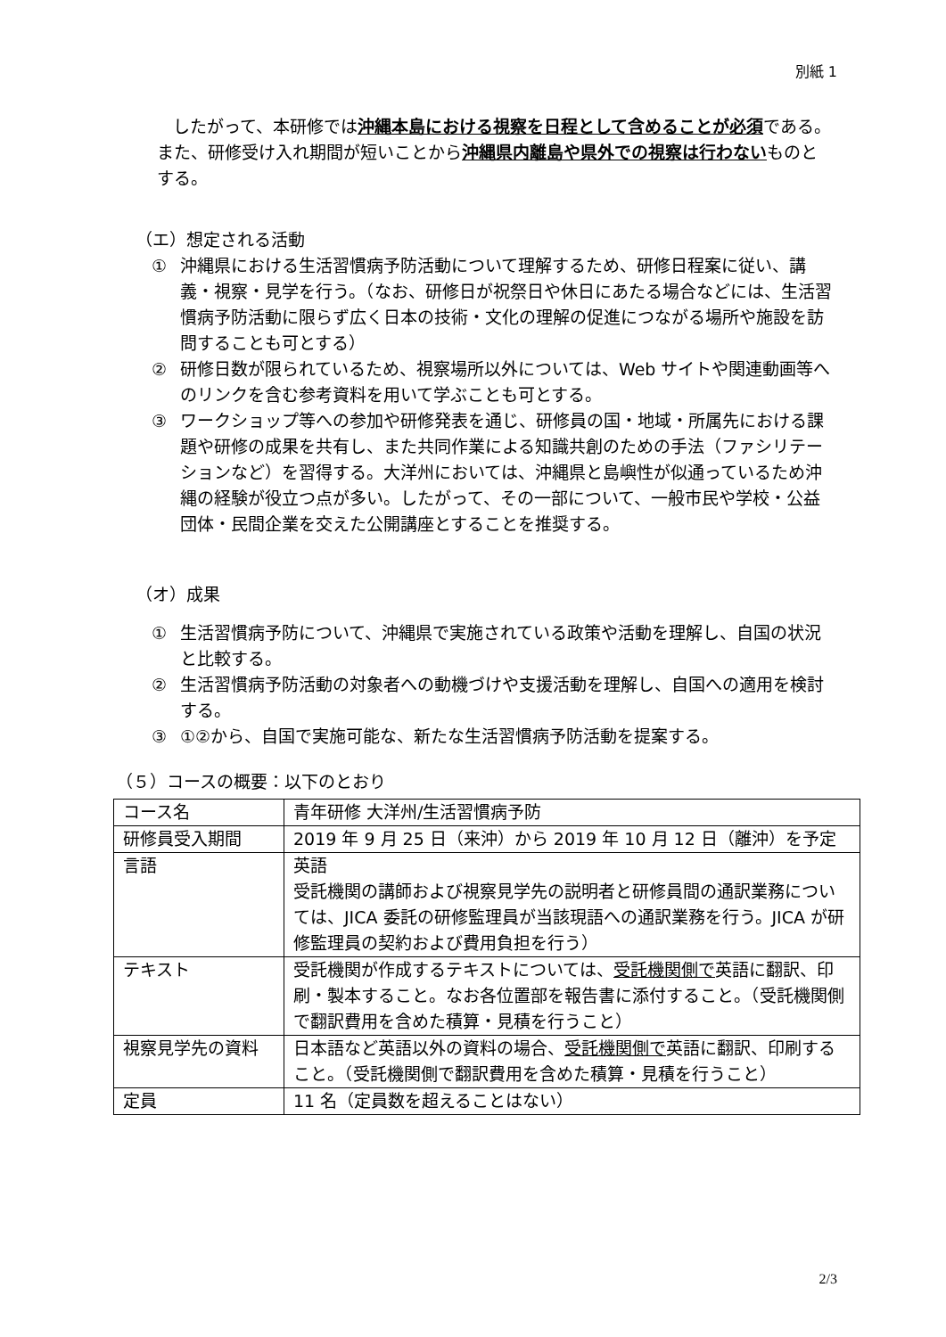別紙 1
したがって、本研修では沖縄本島における視察を日程として含めることが必須である。また、研修受け入れ期間が短いことから沖縄県内離島や県外での視察は行わないものとする。
（エ）想定される活動
① 沖縄県における生活習慣病予防活動について理解するため、研修日程案に従い、講義・視察・見学を行う。（なお、研修日が祝祭日や休日にあたる場合などには、生活習慣病予防活動に限らず広く日本の技術・文化の理解の促進につながる場所や施設を訪問することも可とする）
② 研修日数が限られているため、視察場所以外については、Web サイトや関連動画等へのリンクを含む参考資料を用いて学ぶことも可とする。
③ ワークショップ等への参加や研修発表を通じ、研修員の国・地域・所属先における課題や研修の成果を共有し、また共同作業による知識共創のための手法（ファシリテーションなど）を習得する。大洋州においては、沖縄県と島嶼性が似通っているため沖縄の経験が役立つ点が多い。したがって、その一部について、一般市民や学校・公益団体・民間企業を交えた公開講座とすることを推奨する。
（オ）成果
① 生活習慣病予防について、沖縄県で実施されている政策や活動を理解し、自国の状況と比較する。
② 生活習慣病予防活動の対象者への動機づけや支援活動を理解し、自国への適用を検討する。
③ ①②から、自国で実施可能な、新たな生活習慣病予防活動を提案する。
（５）コースの概要：以下のとおり
| コース名 | 青年研修 大洋州/生活習慣病予防 |
| 研修員受入期間 | 2019 年 9 月 25 日（来沖）から 2019 年 10 月 12 日（離沖）を予定 |
| 言語 | 英語 受託機関の講師および視察見学先の説明者と研修員間の通訳業務については、JICA 委託の研修監理員が当該現語への通訳業務を行う。JICA が研修監理員の契約および費用負担を行う） |
| テキスト | 受託機関が作成するテキストについては、 受託機関側で 英語に翻訳、印刷・製本すること。なお各位置部を報告書に添付すること。（受託機関側で翻訳費用を含めた積算・見積を行うこと） |
| 視察見学先の資料 | 日本語など英語以外の資料の場合、 受託機関側で 英語に翻訳、印刷すること。（受託機関側で翻訳費用を含めた積算・見積を行うこと） |
| 定員 | 11 名（定員数を超えることはない） |
2/3